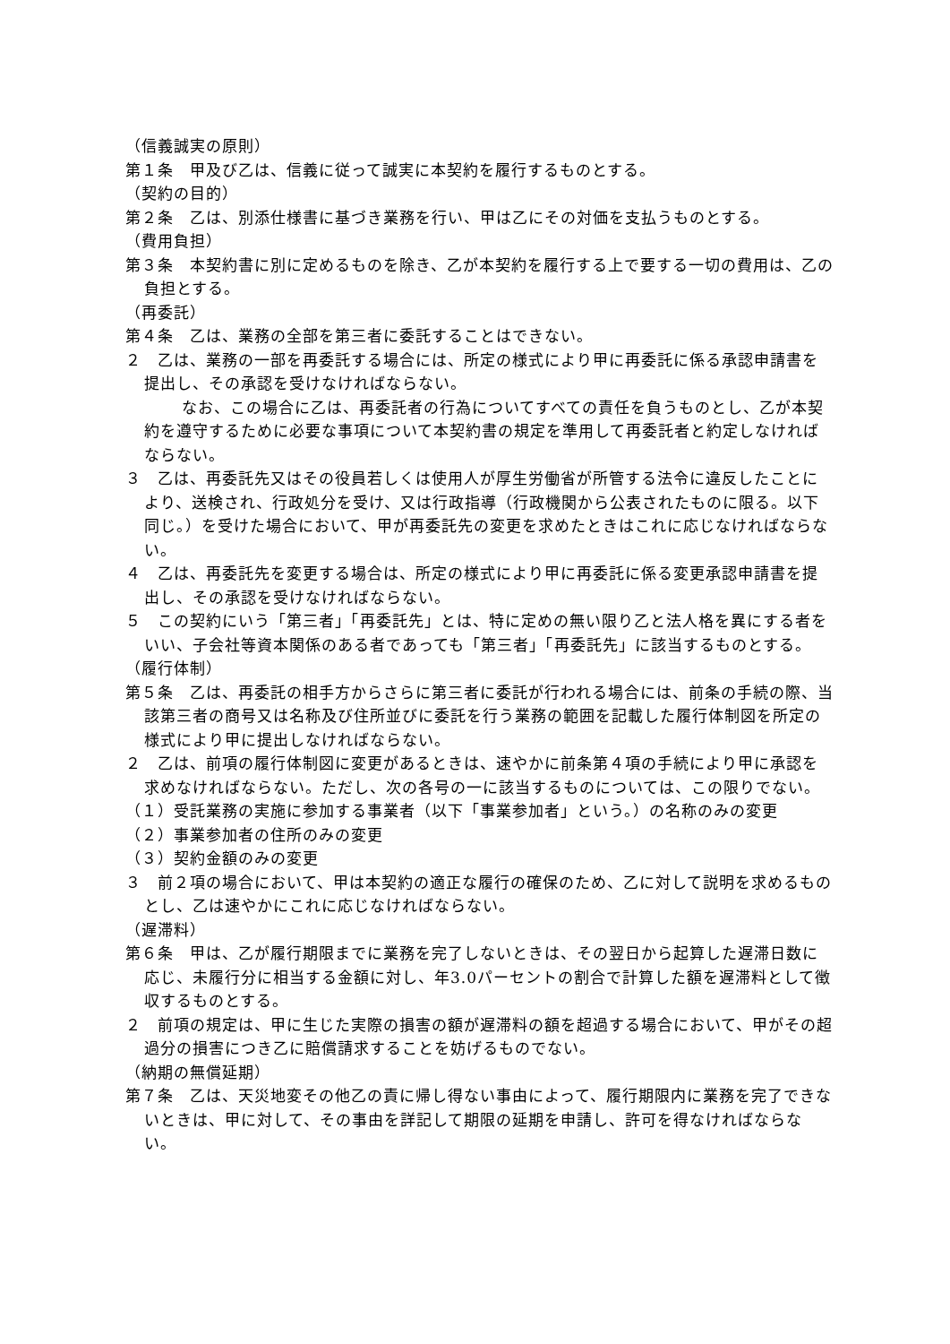（信義誠実の原則）
第１条　甲及び乙は、信義に従って誠実に本契約を履行するものとする。
（契約の目的）
第２条　乙は、別添仕様書に基づき業務を行い、甲は乙にその対価を支払うものとする。
（費用負担）
第３条　本契約書に別に定めるものを除き、乙が本契約を履行する上で要する一切の費用は、乙の負担とする。
（再委託）
第４条　乙は、業務の全部を第三者に委託することはできない。
２　乙は、業務の一部を再委託する場合には、所定の様式により甲に再委託に係る承認申請書を提出し、その承認を受けなければならない。
なお、この場合に乙は、再委託者の行為についてすべての責任を負うものとし、乙が本契約を遵守するために必要な事項について本契約書の規定を準用して再委託者と約定しなければならない。
３　乙は、再委託先又はその役員若しくは使用人が厚生労働省が所管する法令に違反したことにより、送検され、行政処分を受け、又は行政指導（行政機関から公表されたものに限る。以下同じ。）を受けた場合において、甲が再委託先の変更を求めたときはこれに応じなければならない。
４　乙は、再委託先を変更する場合は、所定の様式により甲に再委託に係る変更承認申請書を提出し、その承認を受けなければならない。
５　この契約にいう「第三者」「再委託先」とは、特に定めの無い限り乙と法人格を異にする者をいい、子会社等資本関係のある者であっても「第三者」「再委託先」に該当するものとする。
（履行体制）
第５条　乙は、再委託の相手方からさらに第三者に委託が行われる場合には、前条の手続の際、当該第三者の商号又は名称及び住所並びに委託を行う業務の範囲を記載した履行体制図を所定の様式により甲に提出しなければならない。
２　乙は、前項の履行体制図に変更があるときは、速やかに前条第４項の手続により甲に承認を求めなければならない。ただし、次の各号の一に該当するものについては、この限りでない。
（１）受託業務の実施に参加する事業者（以下「事業参加者」という。）の名称のみの変更
（２）事業参加者の住所のみの変更
（３）契約金額のみの変更
３　前２項の場合において、甲は本契約の適正な履行の確保のため、乙に対して説明を求めるものとし、乙は速やかにこれに応じなければならない。
（遅滞料）
第６条　甲は、乙が履行期限までに業務を完了しないときは、その翌日から起算した遅滞日数に応じ、未履行分に相当する金額に対し、年3.0パーセントの割合で計算した額を遅滞料として徴収するものとする。
２　前項の規定は、甲に生じた実際の損害の額が遅滞料の額を超過する場合において、甲がその超過分の損害につき乙に賠償請求することを妨げるものでない。
（納期の無償延期）
第７条　乙は、天災地変その他乙の責に帰し得ない事由によって、履行期限内に業務を完了できないときは、甲に対して、その事由を詳記して期限の延期を申請し、許可を得なければならない。